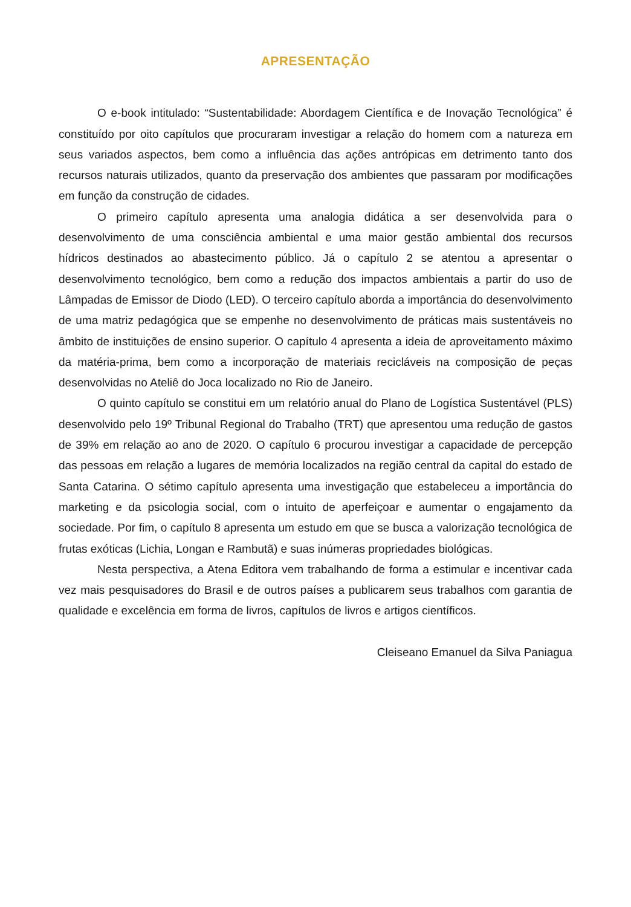APRESENTAÇÃO
O e-book intitulado: “Sustentabilidade: Abordagem Científica e de Inovação Tecnológica” é constituído por oito capítulos que procuraram investigar a relação do homem com a natureza em seus variados aspectos, bem como a influência das ações antrópicas em detrimento tanto dos recursos naturais utilizados, quanto da preservação dos ambientes que passaram por modificações em função da construção de cidades.
O primeiro capítulo apresenta uma analogia didática a ser desenvolvida para o desenvolvimento de uma consciência ambiental e uma maior gestão ambiental dos recursos hídricos destinados ao abastecimento público. Já o capítulo 2 se atentou a apresentar o desenvolvimento tecnológico, bem como a redução dos impactos ambientais a partir do uso de Lâmpadas de Emissor de Diodo (LED). O terceiro capítulo aborda a importância do desenvolvimento de uma matriz pedagógica que se empenhe no desenvolvimento de práticas mais sustentáveis no âmbito de instituições de ensino superior. O capítulo 4 apresenta a ideia de aproveitamento máximo da matéria-prima, bem como a incorporação de materiais recicláveis na composição de peças desenvolvidas no Ateliê do Joca localizado no Rio de Janeiro.
O quinto capítulo se constitui em um relatório anual do Plano de Logística Sustentável (PLS) desenvolvido pelo 19º Tribunal Regional do Trabalho (TRT) que apresentou uma redução de gastos de 39% em relação ao ano de 2020. O capítulo 6 procurou investigar a capacidade de percepção das pessoas em relação a lugares de memória localizados na região central da capital do estado de Santa Catarina. O sétimo capítulo apresenta uma investigação que estabeleceu a importância do marketing e da psicologia social, com o intuito de aperfeiçoar e aumentar o engajamento da sociedade. Por fim, o capítulo 8 apresenta um estudo em que se busca a valorização tecnológica de frutas exóticas (Lichia, Longan e Rambutã) e suas inúmeras propriedades biológicas.
Nesta perspectiva, a Atena Editora vem trabalhando de forma a estimular e incentivar cada vez mais pesquisadores do Brasil e de outros países a publicarem seus trabalhos com garantia de qualidade e excelência em forma de livros, capítulos de livros e artigos científicos.
Cleiseano Emanuel da Silva Paniagua